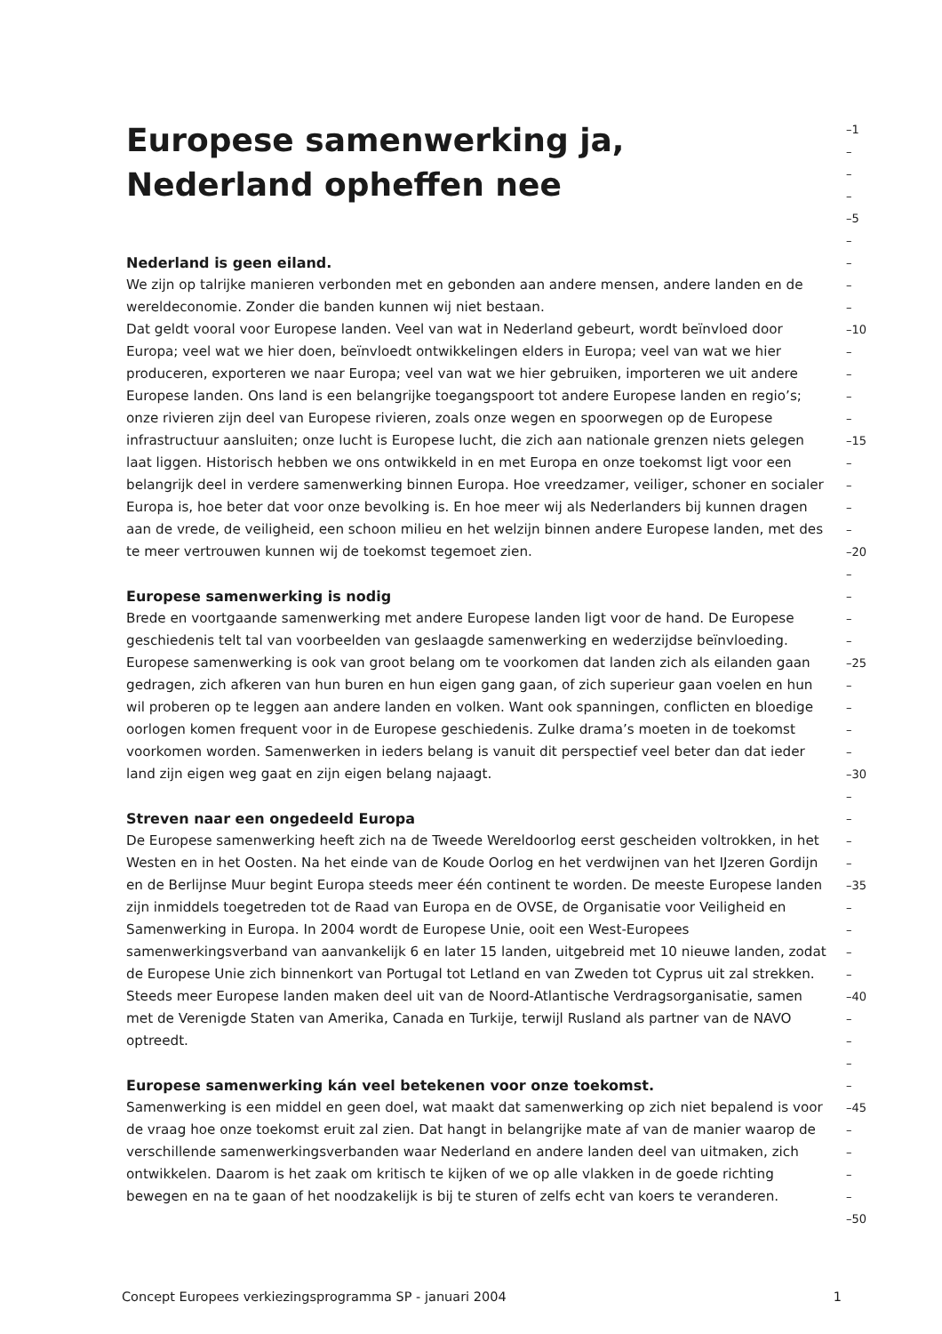Europese samenwerking ja,
–1
–
Nederland opheffen nee
–
–
–5
–
Nederland is geen eiland.
–
We zijn op talrijke manieren verbonden met en gebonden aan andere mensen, andere landen en de
–
wereldeconomie. Zonder die banden kunnen wij niet bestaan.
–
Dat geldt vooral voor Europese landen. Veel van wat in Nederland gebeurt, wordt beïnvloed door
–10
Europa; veel wat we hier doen, beïnvloedt ontwikkelingen elders in Europa; veel van wat we hier
–
produceren, exporteren we naar Europa; veel van wat we hier gebruiken, importeren we uit andere
–
Europese landen. Ons land is een belangrijke toegangspoort tot andere Europese landen en regio’s;
–
onze rivieren zijn deel van Europese rivieren, zoals onze wegen en spoorwegen op de Europese
–
infrastructuur aansluiten; onze lucht is Europese lucht, die zich aan nationale grenzen niets gelegen
–15
laat liggen. Historisch hebben we ons ontwikkeld in en met Europa en onze toekomst ligt voor een
–
belangrijk deel in verdere samenwerking binnen Europa. Hoe vreedzamer, veiliger, schoner en socialer
–
Europa is, hoe beter dat voor onze bevolking is. En hoe meer wij als Nederlanders bij kunnen dragen
–
aan de vrede, de veiligheid, een schoon milieu en het welzijn binnen andere Europese landen, met des
–
te meer vertrouwen kunnen wij de toekomst tegemoet zien.
–20
–
Europese samenwerking is nodig
–
Brede en voortgaande samenwerking met andere Europese landen ligt voor de hand. De Europese
–
geschiedenis telt tal van voorbeelden van geslaagde samenwerking en wederzijdse beïnvloeding.
–
Europese samenwerking is ook van groot belang om te voorkomen dat landen zich als eilanden gaan
–25
gedragen, zich afkeren van hun buren en hun eigen gang gaan, of zich superieur gaan voelen en hun
–
wil proberen op te leggen aan andere landen en volken. Want ook spanningen, conflicten en bloedige
–
oorlogen komen frequent voor in de Europese geschiedenis. Zulke drama’s moeten in de toekomst
–
voorkomen worden. Samenwerken in ieders belang is vanuit dit perspectief veel beter dan dat ieder
–
land zijn eigen weg gaat en zijn eigen belang najaagt.
–30
–
Streven naar een ongedeeld Europa
–
De Europese samenwerking heeft zich na de Tweede Wereldoorlog eerst gescheiden voltrokken, in het
–
Westen en in het Oosten. Na het einde van de Koude Oorlog en het verdwijnen van het IJzeren Gordijn
–
en de Berlijnse Muur begint Europa steeds meer één continent te worden. De meeste Europese landen
–35
zijn inmiddels toegetreden tot de Raad van Europa en de OVSE, de Organisatie voor Veiligheid en
–
Samenwerking in Europa. In 2004 wordt de Europese Unie, ooit een West-Europees
–
samenwerkingsverband van aanvankelijk 6 en later 15 landen, uitgebreid met 10 nieuwe landen, zodat
–
de Europese Unie zich binnenkort van Portugal tot Letland en van Zweden tot Cyprus uit zal strekken.
–
Steeds meer Europese landen maken deel uit van de Noord-Atlantische Verdragsorganisatie, samen
–40
met de Verenigde Staten van Amerika, Canada en Turkije, terwijl Rusland als partner van de NAVO
–
optreedt.
–
–
Europese samenwerking kán veel betekenen voor onze toekomst.
–
Samenwerking is een middel en geen doel, wat maakt dat samenwerking op zich niet bepalend is voor
–45
de vraag hoe onze toekomst eruit zal zien. Dat hangt in belangrijke mate af van de manier waarop de
–
verschillende samenwerkingsverbanden waar Nederland en andere landen deel van uitmaken, zich
–
ontwikkelen. Daarom is het zaak om kritisch te kijken of we op alle vlakken in de goede richting
–
bewegen en na te gaan of het noodzakelijk is bij te sturen of zelfs echt van koers te veranderen.
–
–50
Concept Europees verkiezingsprogramma SP - januari 2004 1